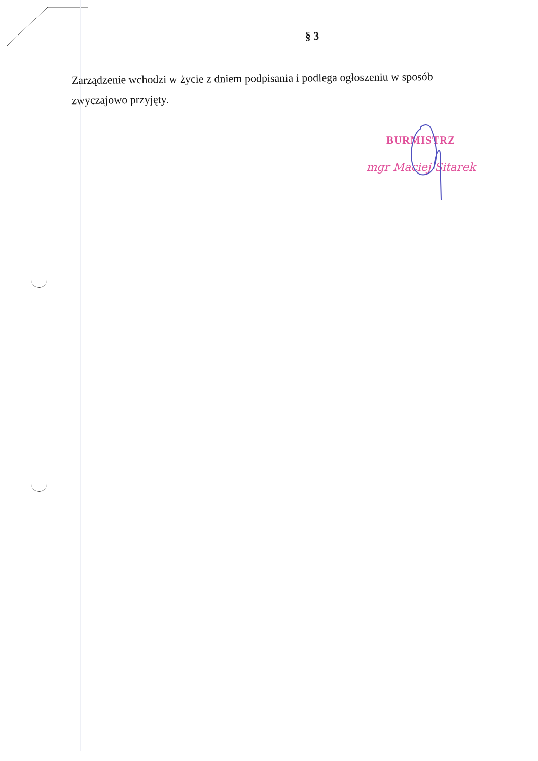§ 3
Zarządzenie wchodzi w życie z dniem podpisania i podlega ogłoszeniu w sposób zwyczajowo przyjęty.
BURMISTRZ
mgr Maciej Sitarek